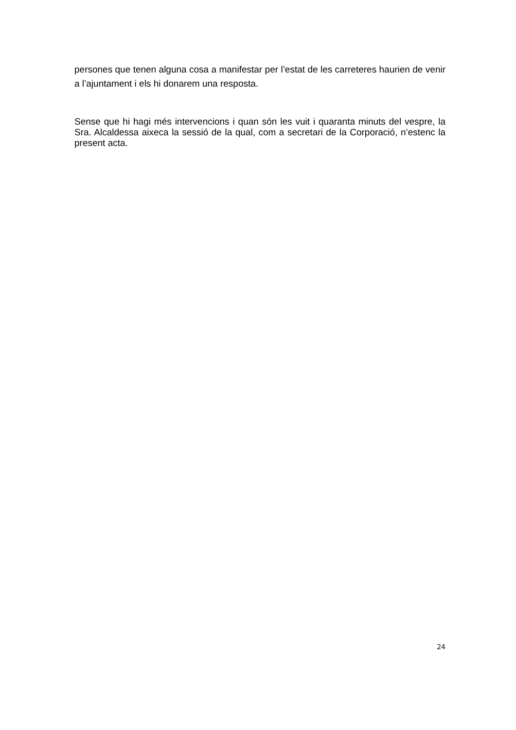persones que tenen alguna cosa a manifestar per l’estat de les carreteres haurien de venir a l’ajuntament i els hi donarem una resposta.
Sense que hi hagi més intervencions i quan són les vuit i quaranta minuts del vespre, la Sra. Alcaldessa aixeca la sessió de la qual, com a secretari de la Corporació, n’estenc la present acta.
24